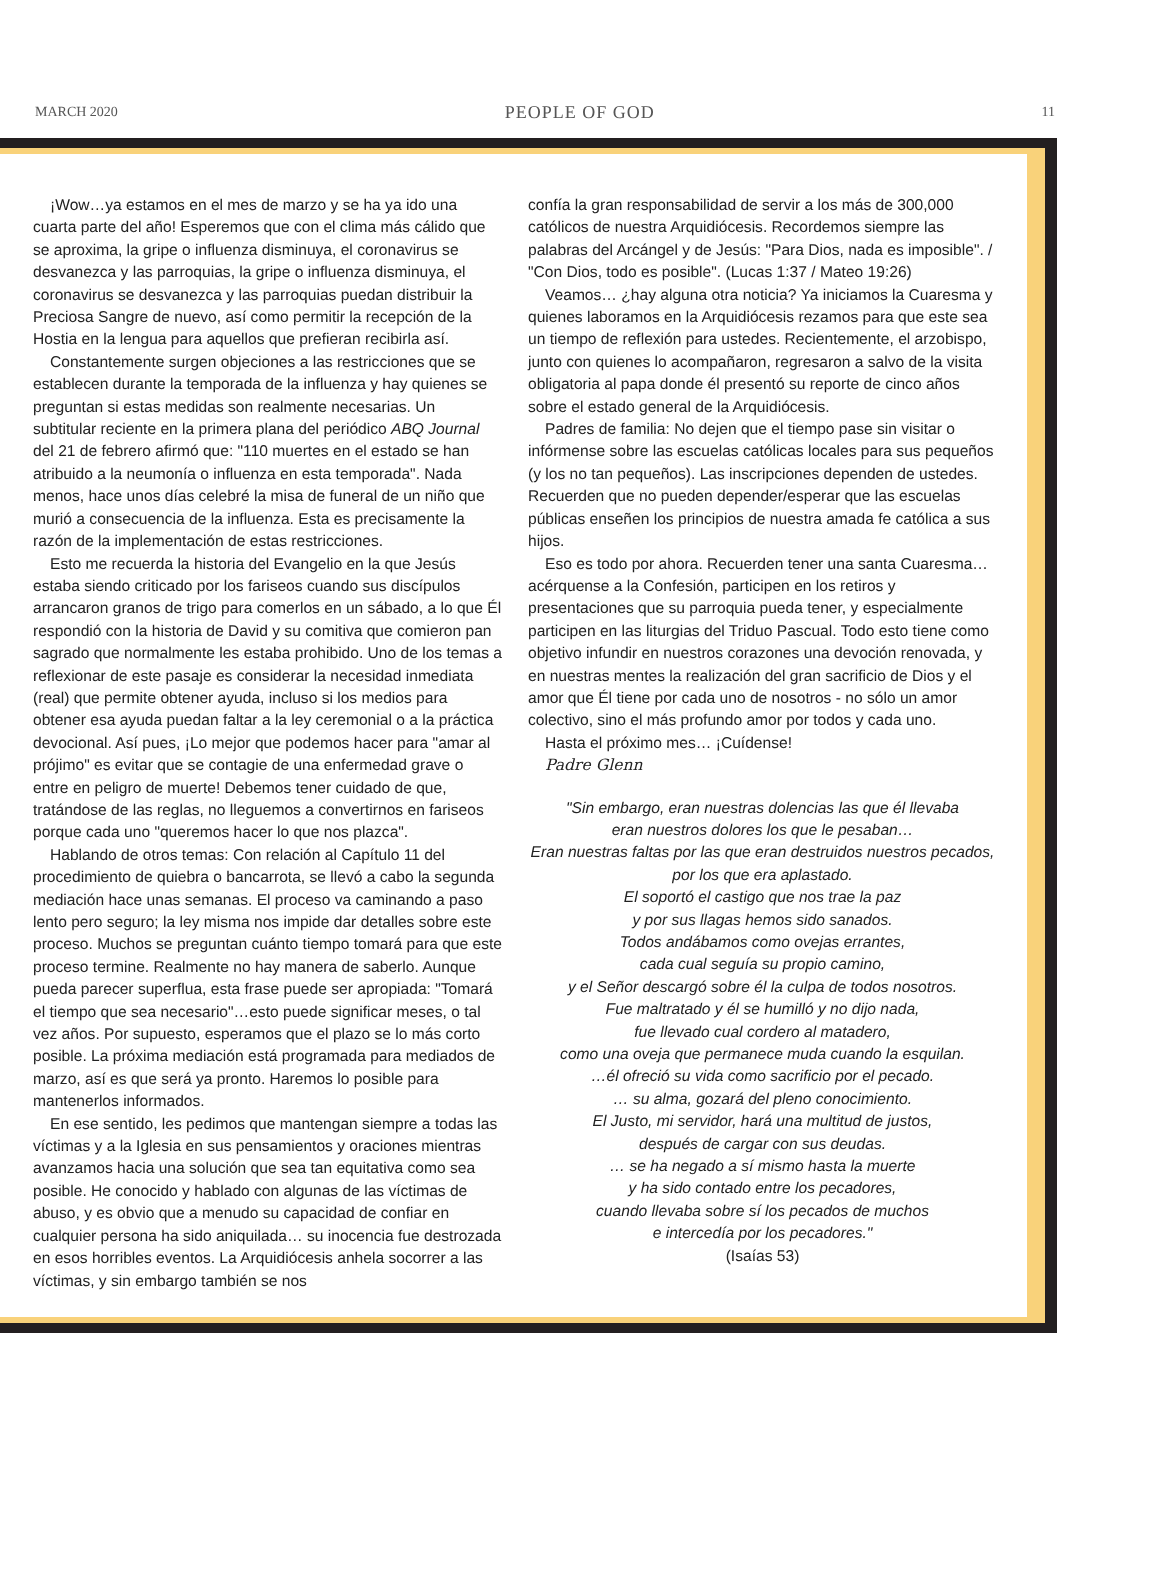MARCH 2020 PEOPLE OF GOD 11
¡Wow…ya estamos en el mes de marzo y se ha ya ido una cuarta parte del año! Esperemos que con el clima más cálido que se aproxima, la gripe o influenza disminuya, el coronavirus se desvanezca y las parroquias, la gripe o influenza disminuya, el coronavirus se desvanezca y las parroquias puedan distribuir la Preciosa Sangre de nuevo, así como permitir la recepción de la Hostia en la lengua para aquellos que prefieran recibirla así.
Constantemente surgen objeciones a las restricciones que se establecen durante la temporada de la influenza y hay quienes se preguntan si estas medidas son realmente necesarias. Un subtitular reciente en la primera plana del periódico ABQ Journal del 21 de febrero afirmó que: "110 muertes en el estado se han atribuido a la neumonía o influenza en esta temporada". Nada menos, hace unos días celebré la misa de funeral de un niño que murió a consecuencia de la influenza. Esta es precisamente la razón de la implementación de estas restricciones.
Esto me recuerda la historia del Evangelio en la que Jesús estaba siendo criticado por los fariseos cuando sus discípulos arrancaron granos de trigo para comerlos en un sábado, a lo que Él respondió con la historia de David y su comitiva que comieron pan sagrado que normalmente les estaba prohibido. Uno de los temas a reflexionar de este pasaje es considerar la necesidad inmediata (real) que permite obtener ayuda, incluso si los medios para obtener esa ayuda puedan faltar a la ley ceremonial o a la práctica devocional. Así pues, ¡Lo mejor que podemos hacer para "amar al prójimo" es evitar que se contagie de una enfermedad grave o entre en peligro de muerte! Debemos tener cuidado de que, tratándose de las reglas, no lleguemos a convertirnos en fariseos porque cada uno "queremos hacer lo que nos plazca".
Hablando de otros temas: Con relación al Capítulo 11 del procedimiento de quiebra o bancarrota, se llevó a cabo la segunda mediación hace unas semanas. El proceso va caminando a paso lento pero seguro; la ley misma nos impide dar detalles sobre este proceso. Muchos se preguntan cuánto tiempo tomará para que este proceso termine. Realmente no hay manera de saberlo. Aunque pueda parecer superflua, esta frase puede ser apropiada: "Tomará el tiempo que sea necesario"…esto puede significar meses, o tal vez años. Por supuesto, esperamos que el plazo se lo más corto posible. La próxima mediación está programada para mediados de marzo, así es que será ya pronto. Haremos lo posible para mantenerlos informados.
En ese sentido, les pedimos que mantengan siempre a todas las víctimas y a la Iglesia en sus pensamientos y oraciones mientras avanzamos hacia una solución que sea tan equitativa como sea posible. He conocido y hablado con algunas de las víctimas de abuso, y es obvio que a menudo su capacidad de confiar en cualquier persona ha sido aniquilada… su inocencia fue destrozada en esos horribles eventos. La Arquidiócesis anhela socorrer a las víctimas, y sin embargo también se nos
confía la gran responsabilidad de servir a los más de 300,000 católicos de nuestra Arquidiócesis. Recordemos siempre las palabras del Arcángel y de Jesús: "Para Dios, nada es imposible". / "Con Dios, todo es posible". (Lucas 1:37 / Mateo 19:26)
Veamos… ¿hay alguna otra noticia? Ya iniciamos la Cuaresma y quienes laboramos en la Arquidiócesis rezamos para que este sea un tiempo de reflexión para ustedes. Recientemente, el arzobispo, junto con quienes lo acompañaron, regresaron a salvo de la visita obligatoria al papa donde él presentó su reporte de cinco años sobre el estado general de la Arquidiócesis.
Padres de familia: No dejen que el tiempo pase sin visitar o infórmense sobre las escuelas católicas locales para sus pequeños (y los no tan pequeños). Las inscripciones dependen de ustedes. Recuerden que no pueden depender/esperar que las escuelas públicas enseñen los principios de nuestra amada fe católica a sus hijos.
Eso es todo por ahora. Recuerden tener una santa Cuaresma… acérquense a la Confesión, participen en los retiros y presentaciones que su parroquia pueda tener, y especialmente participen en las liturgias del Triduo Pascual. Todo esto tiene como objetivo infundir en nuestros corazones una devoción renovada, y en nuestras mentes la realización del gran sacrificio de Dios y el amor que Él tiene por cada uno de nosotros - no sólo un amor colectivo, sino el más profundo amor por todos y cada uno.
Hasta el próximo mes… ¡Cuídense!
Padre Glenn
"Sin embargo, eran nuestras dolencias las que él llevaba
eran nuestros dolores los que le pesaban…
Eran nuestras faltas por las que eran destruidos nuestros pecados,
por los que era aplastado.
El soportó el castigo que nos trae la paz
y por sus llagas hemos sido sanados.
Todos andábamos como ovejas errantes,
cada cual seguía su propio camino,
y el Señor descargó sobre él la culpa de todos nosotros.
Fue maltratado y él se humilló y no dijo nada,
fue llevado cual cordero al matadero,
como una oveja que permanece muda cuando la esquilan.
…él ofreció su vida como sacrificio por el pecado.
… su alma, gozará del pleno conocimiento.
El Justo, mi servidor, hará una multitud de justos,
después de cargar con sus deudas.
… se ha negado a sí mismo hasta la muerte
y ha sido contado entre los pecadores,
cuando llevaba sobre sí los pecados de muchos
e intercedía por los pecadores."
(Isaías 53)